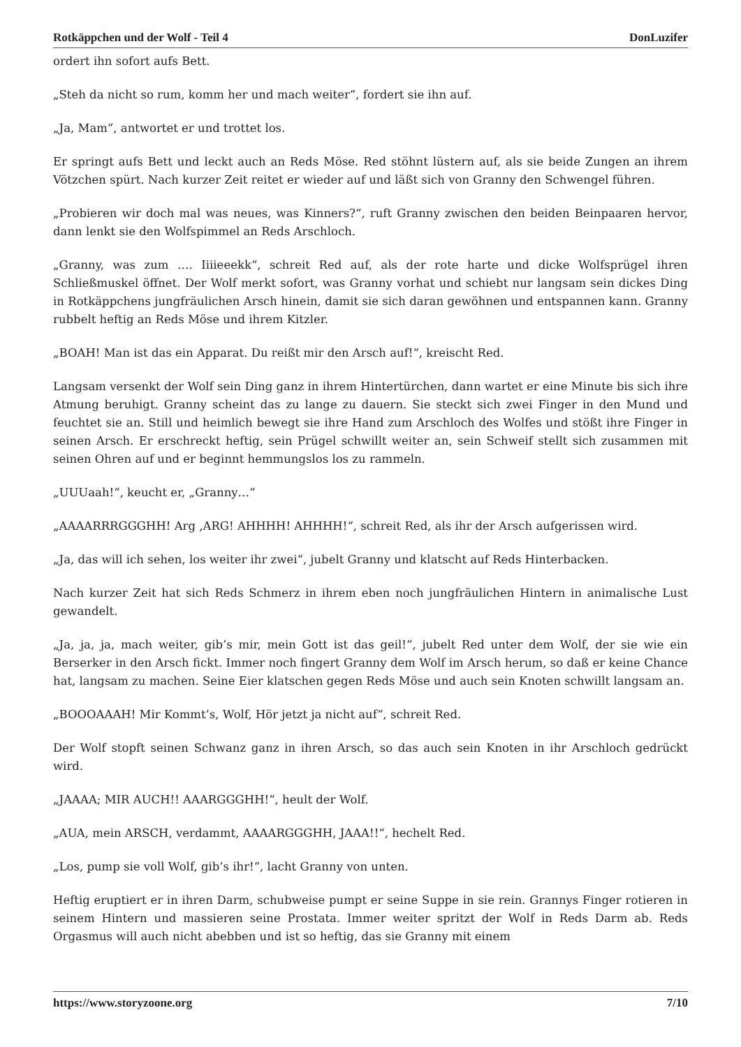Rotkäppchen und der Wolf - Teil 4 DonLuzifer
ordert ihn sofort aufs Bett.
„Steh da nicht so rum, komm her und mach weiter“, fordert sie ihn auf.
„Ja, Mam“, antwortet er und trottet los.
Er springt aufs Bett und leckt auch an Reds Möse. Red stöhnt lüstern auf, als sie beide Zungen an ihrem Vötzchen spürt. Nach kurzer Zeit reitet er wieder auf und läßt sich von Granny den Schwengel führen.
„Probieren wir doch mal was neues, was Kinners?“, ruft Granny zwischen den beiden Beinpaaren hervor, dann lenkt sie den Wolfspimmel an Reds Arschloch.
„Granny, was zum …. Iiiieeekk“, schreit Red auf, als der rote harte und dicke Wolfsprügel ihren Schließmuskel öffnet. Der Wolf merkt sofort, was Granny vorhat und schiebt nur langsam sein dickes Ding in Rotkäppchens jungfräulichen Arsch hinein, damit sie sich daran gewöhnen und entspannen kann. Granny rubbelt heftig an Reds Möse und ihrem Kitzler.
„BOAH! Man ist das ein Apparat. Du reißt mir den Arsch auf!“, kreischt Red.
Langsam versenkt der Wolf sein Ding ganz in ihrem Hintertürchen, dann wartet er eine Minute bis sich ihre Atmung beruhigt. Granny scheint das zu lange zu dauern. Sie steckt sich zwei Finger in den Mund und feuchtet sie an. Still und heimlich bewegt sie ihre Hand zum Arschloch des Wolfes und stößt ihre Finger in seinen Arsch. Er erschreckt heftig, sein Prügel schwillt weiter an, sein Schweif stellt sich zusammen mit seinen Ohren auf und er beginnt hemmungslos los zu rammeln.
„UUUaah!“, keucht er, „Granny…“
„AAAARRRGGGHH! Arg ‚ARG! AHHHH! AHHHH!“, schreit Red, als ihr der Arsch aufgerissen wird.
„Ja, das will ich sehen, los weiter ihr zwei“, jubelt Granny und klatscht auf Reds Hinterbacken.
Nach kurzer Zeit hat sich Reds Schmerz in ihrem eben noch jungfräulichen Hintern in animalische Lust gewandelt.
„Ja, ja, ja, mach weiter, gib’s mir, mein Gott ist das geil!“, jubelt Red unter dem Wolf, der sie wie ein Berserker in den Arsch fickt. Immer noch fingert Granny dem Wolf im Arsch herum, so daß er keine Chance hat, langsam zu machen. Seine Eier klatschen gegen Reds Möse und auch sein Knoten schwillt langsam an.
„BOOOAAAH! Mir Kommt’s, Wolf, Hör jetzt ja nicht auf“, schreit Red.
Der Wolf stopft seinen Schwanz ganz in ihren Arsch, so das auch sein Knoten in ihr Arschloch gedrückt wird.
„JAAAA; MIR AUCH!! AAARGGGHH!“, heult der Wolf.
„AUA, mein ARSCH, verdammt, AAAARGGGHH, JAAA!!“, hechelt Red.
„Los, pump sie voll Wolf, gib’s ihr!“, lacht Granny von unten.
Heftig eruptiert er in ihren Darm, schubweise pumpt er seine Suppe in sie rein. Grannys Finger rotieren in seinem Hintern und massieren seine Prostata. Immer weiter spritzt der Wolf in Reds Darm ab. Reds Orgasmus will auch nicht abebben und ist so heftig, das sie Granny mit einem
https://www.storyzoone.org 7/10